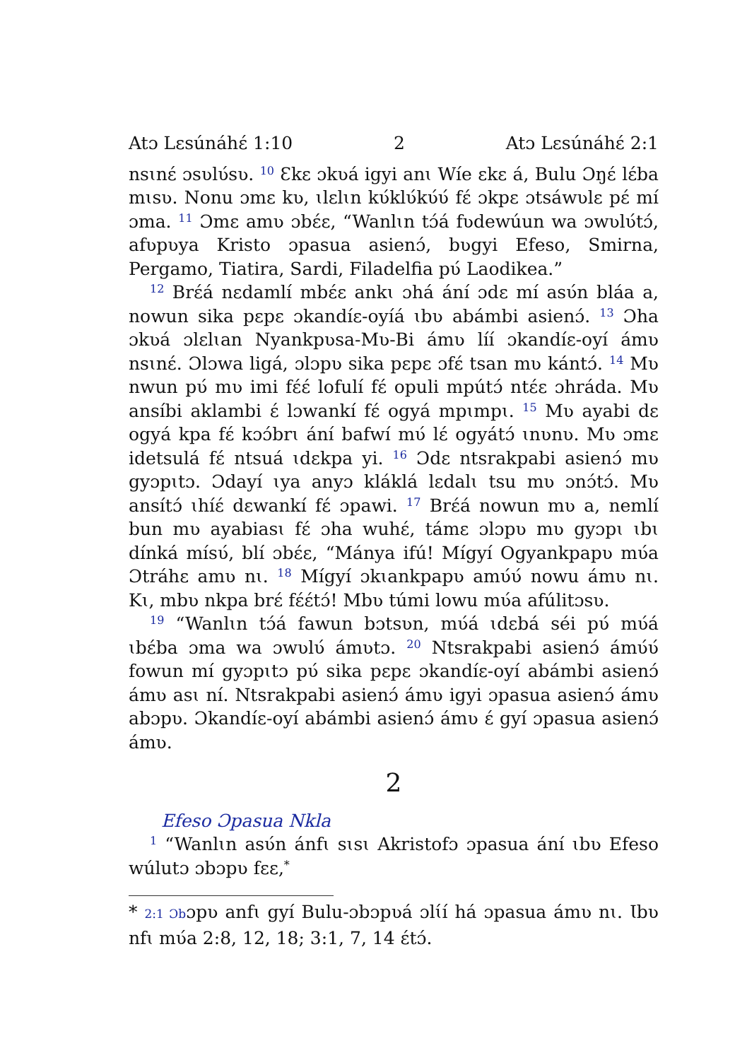Atɔ Lɛsúnáhɛ́ 1:10 2 Atɔ Lɛsúnáhɛ́ 2:1
nsɩnɛ́ ɔsʋlʋ́sʋ. <sup>10</sup> Ɛkɛ ɔkʋá igyi anɩ Wíe ɛkɛ á, Bulu Ɔŋɛ́ lɛ́ba mɩsʋ. Nonu ɔmɛ kʋ, ɩlɛlɩn kʋ́klʋ́kʋ́ʋ́ fɛ́ ɔkpɛ ɔtsáwʋlɛ pɛ́ mí ɔma. <sup>11</sup> Ɔmɛ amʋ ɔbɛ́ɛ, “Wanlɩn tɔ́á fʋdewúun wa ɔwʋlʋ́tɔ́, afʋpʋya Kristo ɔpasua asienɔ́, bʋgyi Efeso, Smirna, Pergamo, Tiatira, Sardi, Filadelfia pʋ́ Laodikea.”
<sup>12</sup> Brɛ́á nɛdamlí mbɛ́ɛ ankɩ ɔhá ání ɔdɛ mí asʋ́n bláa a, nowun sika pɛpɛ ɔkandíɛ-oyíá ɩbʋ abámbi asienɔ́. <sup>13</sup> Ɔha ɔkʋá ɔlɛlɩan Nyankpʋsa-Mʋ-Bi ámʋ líí ɔkandíɛ-oyí ámʋ nsɩnɛ́. Ɔlɔwa ligá, ɔlɔpʋ sika pɛpɛ ɔfɛ́ tsan mʋ kántɔ́. <sup>14</sup> Mʋ nwun pʋ́ mʋ imi fɛ́ɛ́ lofulí fɛ́ opuli mpútɔ́ ntɛ́ɛ ɔhráda. Mʋ ansíbi aklambi ɛ́ lɔwankí fɛ́ ogyá mpɩmpɩ. <sup>15</sup> Mʋ ayabi dɛ ogyá kpa fɛ́ kɔɔ́brɩ ání bafwí mʋ́ lɛ́ ogyátɔ́ ɩnʋnʋ. Mʋ ɔmɛ idetsulá fɛ́ ntsuá ɩdɛkpa yi. <sup>16</sup> Ɔdɛ ntsrakpabi asienɔ́ mʋ gyɔpɩtɔ. Ɔdayí ɩya anyɔ kláklá lɛdalɩ tsu mʋ ɔnɔ́tɔ́. Mʋ ansítɔ́ ɩhíɛ́ dɛwankí fɛ́ ɔpawi. <sup>17</sup> Brɛ́á nowun mʋ a, nemlí bun mʋ ayabiasɩ fɛ́ ɔha wuhɛ́, támɛ ɔlɔpʋ mʋ gyɔpɩ ɩbɩ dínká mísʋ́, blí ɔbɛ́ɛ, “Mánya ifú! Mígyí Ogyankpapʋ mʋ́a Ɔtráhɛ amʋ nɩ. <sup>18</sup> Mígyí ɔkɩankpapʋ amʋ́ʋ́ nowu ámʋ nɩ. Kɩ, mbʋ nkpa brɛ́ fɛ́ɛ́tɔ́! Mbʋ túmi lowu mʋ́a afúlitɔsʋ.
<sup>19</sup> “Wanlɩn tɔ́á fawun bɔtsʋn, mʋ́á ɩdɛbá séi pʋ́ mʋ́á ɩbɛ́ba ɔma wa ɔwʋlʋ́ ámʋtɔ. <sup>20</sup> Ntsrakpabi asienɔ́ ámʋ́ʋ́ fowun mí gyɔpɩtɔ pʋ́ sika pɛpɛ ɔkandíɛ-oyí abámbi asienɔ́ ámʋ asɩ ní. Ntsrakpabi asienɔ́ ámʋ igyi ɔpasua asienɔ́ ámʋ abɔpʋ. Ɔkandíɛ-oyí abámbi asienɔ́ ámʋ ɛ́ gyí ɔpasua asienɔ́ ámʋ.
2
Efeso Ɔpasua Nkla
<sup>1</sup> “Wanlɩn asʋ́n ánfɩ sɩsɩ Akristofɔ ɔpasua ání ɩbʋ Efeso wúlutɔ ɔbɔpʋ fɛɛ,<sup>*</sup>
* 2:1 Ɔbɔpʋ anfɩ gyí Bulu-ɔbɔpʋá ɔlɩ́í há ɔpasua ámʋ nɩ. Ɩbʋ nfɩ mʋ́a 2:8, 12, 18; 3:1, 7, 14 ɛ́tɔ́.